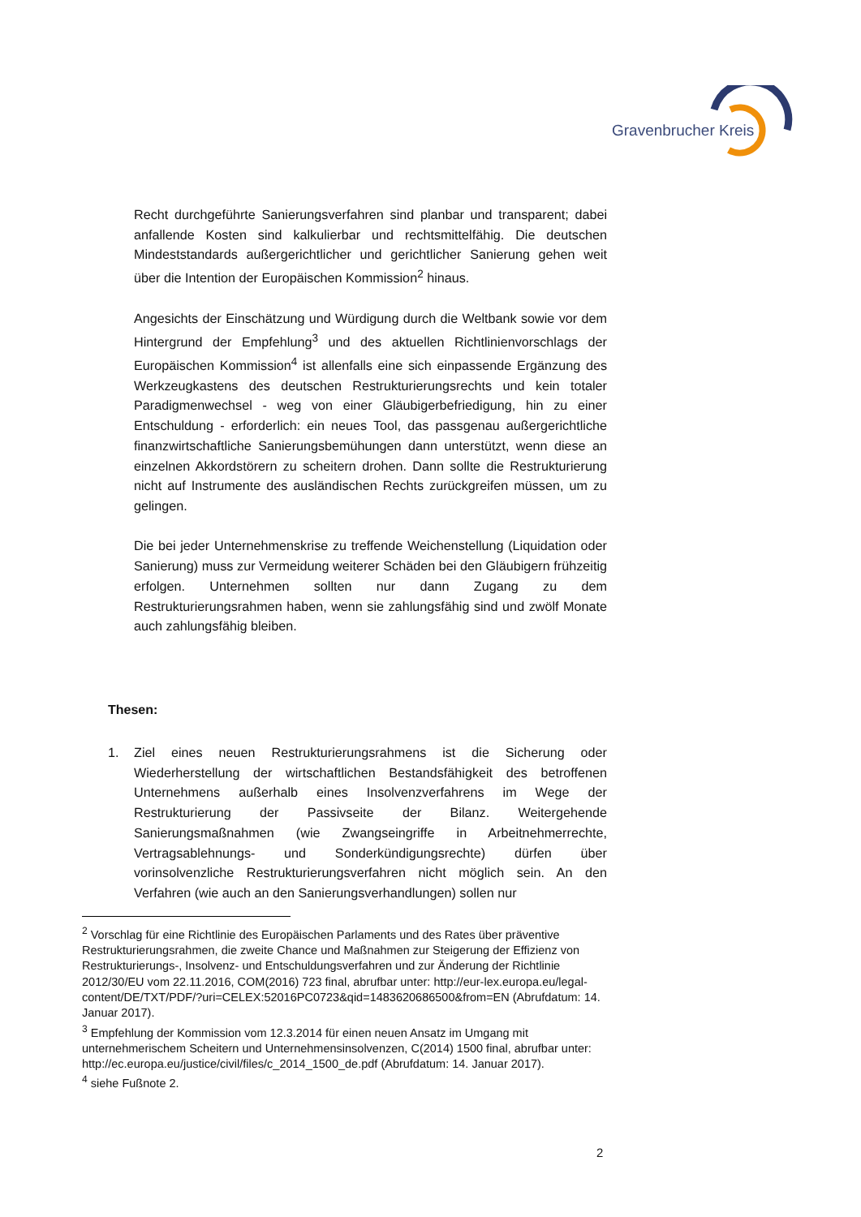Gravenbrucher Kreis
Recht durchgeführte Sanierungsverfahren sind planbar und transparent; dabei anfallende Kosten sind kalkulierbar und rechtsmittelfähig. Die deutschen Mindeststandards außergerichtlicher und gerichtlicher Sanierung gehen weit über die Intention der Europäischen Kommission<sup>2</sup> hinaus.
Angesichts der Einschätzung und Würdigung durch die Weltbank sowie vor dem Hintergrund der Empfehlung<sup>3</sup> und des aktuellen Richtlinienvorschlags der Europäischen Kommission<sup>4</sup> ist allenfalls eine sich einpassende Ergänzung des Werkzeugkastens des deutschen Restrukturierungsrechts und kein totaler Paradigmenwechsel - weg von einer Gläubigerbefriedigung, hin zu einer Entschuldung - erforderlich: ein neues Tool, das passgenau außergerichtliche finanzwirtschaftliche Sanierungsbemühungen dann unterstützt, wenn diese an einzelnen Akkordstörern zu scheitern drohen. Dann sollte die Restrukturierung nicht auf Instrumente des ausländischen Rechts zurückgreifen müssen, um zu gelingen.
Die bei jeder Unternehmenskrise zu treffende Weichenstellung (Liquidation oder Sanierung) muss zur Vermeidung weiterer Schäden bei den Gläubigern frühzeitig erfolgen. Unternehmen sollten nur dann Zugang zu dem Restrukturierungsrahmen haben, wenn sie zahlungsfähig sind und zwölf Monate auch zahlungsfähig bleiben.
Thesen:
1. Ziel eines neuen Restrukturierungsrahmens ist die Sicherung oder Wiederherstellung der wirtschaftlichen Bestandsfähigkeit des betroffenen Unternehmens außerhalb eines Insolvenzverfahrens im Wege der Restrukturierung der Passivseite der Bilanz. Weitergehende Sanierungsmaßnahmen (wie Zwangseingriffe in Arbeitnehmerrechte, Vertragsablehnungs- und Sonderkündigungsrechte) dürfen über vorinsolvenzliche Restrukturierungsverfahren nicht möglich sein. An den Verfahren (wie auch an den Sanierungsverhandlungen) sollen nur
<sup>2</sup> Vorschlag für eine Richtlinie des Europäischen Parlaments und des Rates über präventive Restrukturierungsrahmen, die zweite Chance und Maßnahmen zur Steigerung der Effizienz von Restrukturierungs-, Insolvenz- und Entschuldungsverfahren und zur Änderung der Richtlinie 2012/30/EU vom 22.11.2016, COM(2016) 723 final, abrufbar unter: http://eur-lex.europa.eu/legal-
content/DE/TXT/PDF/?uri=CELEX:52016PC0723&qid=1483620686500&from=EN (Abrufdatum: 14. Januar 2017).
<sup>3</sup> Empfehlung der Kommission vom 12.3.2014 für einen neuen Ansatz im Umgang mit unternehmerischem Scheitern und Unternehmensinsolvenzen, C(2014) 1500 final, abrufbar unter: http://ec.europa.eu/justice/civil/files/c_2014_1500_de.pdf (Abrufdatum: 14. Januar 2017).
<sup>4</sup> siehe Fußnote 2.
2